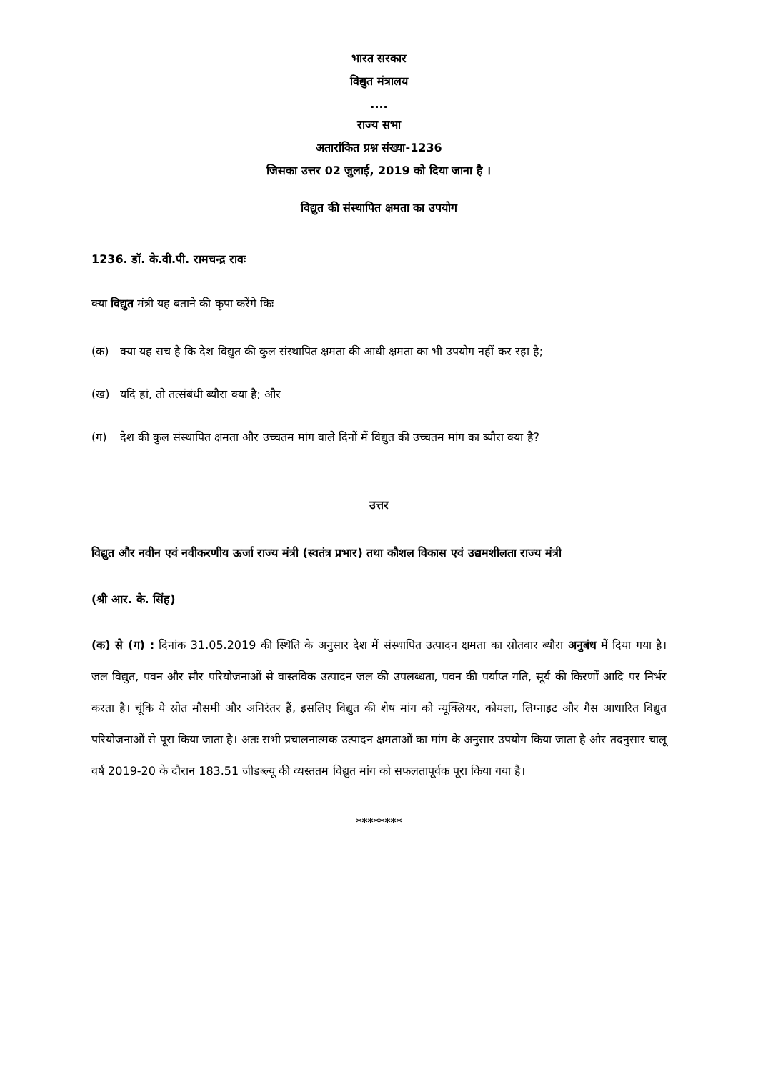भारत सरकार
विद्युत मंत्रालय
....
राज्य सभा
अतारांकित प्रश्न संख्या-1236
जिसका उत्तर 02 जुलाई, 2019 को दिया जाना है ।
विद्युत की संस्थापित क्षमता का उपयोग
1236. डॉ. के.वी.पी. रामचन्द्र रावः
क्या विद्युत मंत्री यह बताने की कृपा करेंगे किः
(क) क्या यह सच है कि देश विद्युत की कुल संस्थापित क्षमता की आधी क्षमता का भी उपयोग नहीं कर रहा है;
(ख) यदि हां, तो तत्संबंधी ब्यौरा क्या है; और
(ग) देश की कुल संस्थापित क्षमता और उच्चतम मांग वाले दिनों में विद्युत की उच्चतम मांग का ब्यौरा क्या है?
उत्तर
विद्युत और नवीन एवं नवीकरणीय ऊर्जा राज्य मंत्री (स्वतंत्र प्रभार) तथा कौशल विकास एवं उद्यमशीलता राज्य मंत्री
(श्री आर. के. सिंह)
(क) से (ग) : दिनांक 31.05.2019 की स्थिति के अनुसार देश में संस्थापित उत्पादन क्षमता का स्रोतवार ब्यौरा अनुबंध में दिया गया है। जल विद्युत, पवन और सौर परियोजनाओं से वास्तविक उत्पादन जल की उपलब्धता, पवन की पर्याप्त गति, सूर्य की किरणों आदि पर निर्भर करता है। चूंकि ये स्रोत मौसमी और अनिरंतर हैं, इसलिए विद्युत की शेष मांग को न्यूक्लियर, कोयला, लिग्नाइट और गैस आधारित विद्युत परियोजनाओं से पूरा किया जाता है। अतः सभी प्रचालनात्मक उत्पादन क्षमताओं का मांग के अनुसार उपयोग किया जाता है और तदनुसार चालू वर्ष 2019-20 के दौरान 183.51 जीडब्ल्यू की व्यस्ततम विद्युत मांग को सफलतापूर्वक पूरा किया गया है।
********